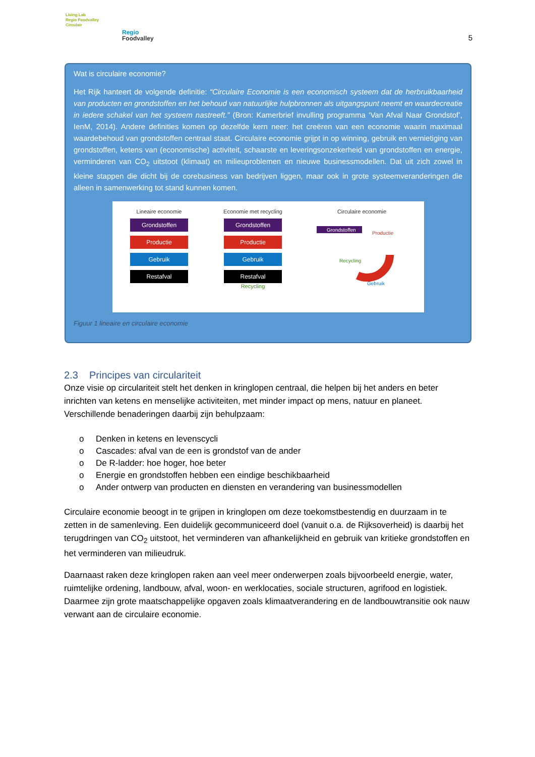Living Lab
Regio Foodvalley
Circulair
Regio
Foodvalley
5
Wat is circulaire economie?
Het Rijk hanteert de volgende definitie: “Circulaire Economie is een economisch systeem dat de herbruikbaarheid van producten en grondstoffen en het behoud van natuurlijke hulpbronnen als uitgangspunt neemt en waardecreatie in iedere schakel van het systeem nastreeft.” (Bron: Kamerbrief invulling programma ‘Van Afval Naar Grondstof’, IenM, 2014). Andere definities komen op dezelfde kern neer: het creëren van een economie waarin maximaal waardebehoud van grondstoffen centraal staat. Circulaire economie grijpt in op winning, gebruik en vernietiging van grondstoffen, ketens van (economische) activiteit, schaarste en leveringsonzekerheid van grondstoffen en energie, verminderen van CO<sub>2</sub> uitstoot (klimaat) en milieuproblemen en nieuwe businessmodellen. Dat uit zich zowel in kleine stappen die dicht bij de corebusiness van bedrijven liggen, maar ook in grote systeemveranderingen die alleen in samenwerking tot stand kunnen komen.
Lineaire economie
Grondstoffen
Productie
Gebruik
Restafval
Economie met recycling
Grondstoffen
Productie
Gebruik
Restafval
Recycling
Circulaire economie
Grondstoffen
Productie
Gebruik
Recycling
Figuur 1 lineaire en circulaire economie
2.3 Principes van circulariteit
Onze visie op circulariteit stelt het denken in kringlopen centraal, die helpen bij het anders en beter inrichten van ketens en menselijke activiteiten, met minder impact op mens, natuur en planeet. Verschillende benaderingen daarbij zijn behulpzaam:
o Denken in ketens en levenscycli
o Cascades: afval van de een is grondstof van de ander
o De R-ladder: hoe hoger, hoe beter
o Energie en grondstoffen hebben een eindige beschikbaarheid
o Ander ontwerp van producten en diensten en verandering van businessmodellen
Circulaire economie beoogt in te grijpen in kringlopen om deze toekomstbestendig en duurzaam in te zetten in de samenleving. Een duidelijk gecommuniceerd doel (vanuit o.a. de Rijksoverheid) is daarbij het terugdringen van CO<sub>2</sub> uitstoot, het verminderen van afhankelijkheid en gebruik van kritieke grondstoffen en het verminderen van milieudruk.
Daarnaast raken deze kringlopen raken aan veel meer onderwerpen zoals bijvoorbeeld energie, water, ruimtelijke ordening, landbouw, afval, woon- en werklocaties, sociale structuren, agrifood en logistiek. Daarmee zijn grote maatschappelijke opgaven zoals klimaatverandering en de landbouwtransitie ook nauw verwant aan de circulaire economie.